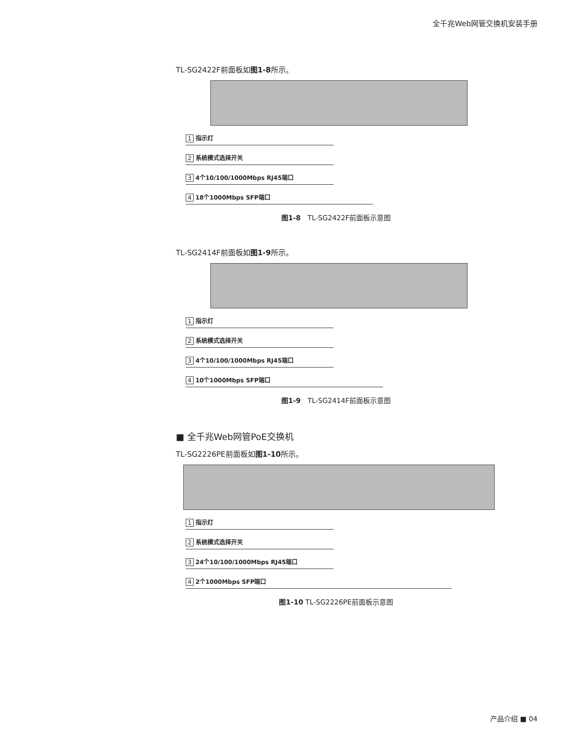全千兆Web网管交换机安装手册
TL-SG2422F前面板如图1-8所示。
1 指示灯
2 系统模式选择开关
3 4个10/100/1000Mbps RJ45端口
4 18个1000Mbps SFP端口
图1-8　TL-SG2422F前面板示意图
TL-SG2414F前面板如图1-9所示。
1 指示灯
2 系统模式选择开关
3 4个10/100/1000Mbps RJ45端口
4 10个1000Mbps SFP端口
图1-9　TL-SG2414F前面板示意图
■ 全千兆Web网管PoE交换机
TL-SG2226PE前面板如图1-10所示。
1 指示灯
2 系统模式选择开关
3 24个10/100/1000Mbps RJ45端口
4 2个1000Mbps SFP端口
图1-10 TL-SG2226PE前面板示意图
产品介绍 ■ 04